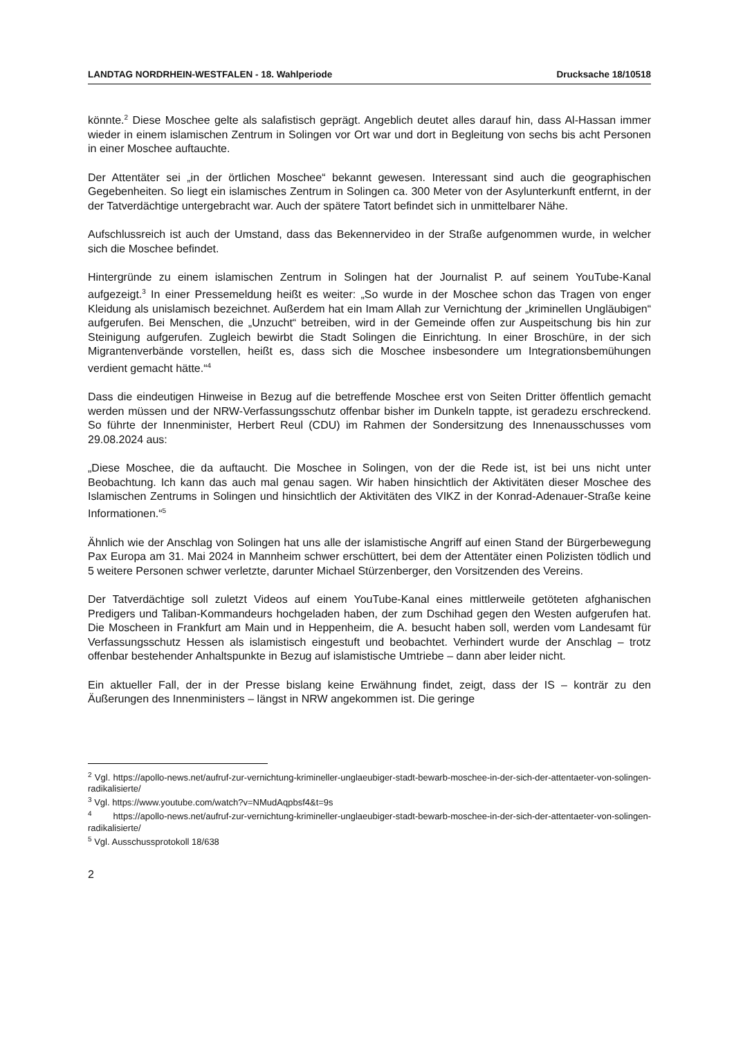LANDTAG NORDRHEIN-WESTFALEN - 18. Wahlperiode Drucksache 18/10518
könnte.<sup>2</sup> Diese Moschee gelte als salafistisch geprägt. Angeblich deutet alles darauf hin, dass Al-Hassan immer wieder in einem islamischen Zentrum in Solingen vor Ort war und dort in Begleitung von sechs bis acht Personen in einer Moschee auftauchte.
Der Attentäter sei „in der örtlichen Moschee“ bekannt gewesen. Interessant sind auch die geographischen Gegebenheiten. So liegt ein islamisches Zentrum in Solingen ca. 300 Meter von der Asylunterkunft entfernt, in der der Tatverdächtige untergebracht war. Auch der spätere Tatort befindet sich in unmittelbarer Nähe.
Aufschlussreich ist auch der Umstand, dass das Bekennervideo in der Straße aufgenommen wurde, in welcher sich die Moschee befindet.
Hintergründe zu einem islamischen Zentrum in Solingen hat der Journalist P. auf seinem YouTube-Kanal aufgezeigt.<sup>3</sup> In einer Pressemeldung heißt es weiter: „So wurde in der Moschee schon das Tragen von enger Kleidung als unislamisch bezeichnet. Außerdem hat ein Imam Allah zur Vernichtung der „kriminellen Ungläubigen“ aufgerufen. Bei Menschen, die „Unzucht“ betreiben, wird in der Gemeinde offen zur Auspeitschung bis hin zur Steinigung aufgerufen. Zugleich bewirbt die Stadt Solingen die Einrichtung. In einer Broschüre, in der sich Migrantenverbände vorstellen, heißt es, dass sich die Moschee insbesondere um Integrationsbemühungen verdient gemacht hätte.“<sup>4</sup>
Dass die eindeutigen Hinweise in Bezug auf die betreffende Moschee erst von Seiten Dritter öffentlich gemacht werden müssen und der NRW-Verfassungsschutz offenbar bisher im Dunkeln tappte, ist geradezu erschreckend. So führte der Innenminister, Herbert Reul (CDU) im Rahmen der Sondersitzung des Innenausschusses vom 29.08.2024 aus:
„Diese Moschee, die da auftaucht. Die Moschee in Solingen, von der die Rede ist, ist bei uns nicht unter Beobachtung. Ich kann das auch mal genau sagen. Wir haben hinsichtlich der Aktivitäten dieser Moschee des Islamischen Zentrums in Solingen und hinsichtlich der Aktivitäten des VIKZ in der Konrad-Adenauer-Straße keine Informationen.“<sup>5</sup>
Ähnlich wie der Anschlag von Solingen hat uns alle der islamistische Angriff auf einen Stand der Bürgerbewegung Pax Europa am 31. Mai 2024 in Mannheim schwer erschüttert, bei dem der Attentäter einen Polizisten tödlich und 5 weitere Personen schwer verletzte, darunter Michael Stürzenberger, den Vorsitzenden des Vereins.
Der Tatverdächtige soll zuletzt Videos auf einem YouTube-Kanal eines mittlerweile getöteten afghanischen Predigers und Taliban-Kommandeurs hochgeladen haben, der zum Dschihad gegen den Westen aufgerufen hat. Die Moscheen in Frankfurt am Main und in Heppenheim, die A. besucht haben soll, werden vom Landesamt für Verfassungsschutz Hessen als islamistisch eingestuft und beobachtet. Verhindert wurde der Anschlag – trotz offenbar bestehender Anhaltspunkte in Bezug auf islamistische Umtriebe – dann aber leider nicht.
Ein aktueller Fall, der in der Presse bislang keine Erwähnung findet, zeigt, dass der IS – konträr zu den Äußerungen des Innenministers – längst in NRW angekommen ist. Die geringe
<sup>2</sup> Vgl. https://apollo-news.net/aufruf-zur-vernichtung-krimineller-unglaeubiger-stadt-bewarb-moschee-in-der-sich-der-attentaeter-von-solingen-radikalisierte/
<sup>3</sup> Vgl. https://www.youtube.com/watch?v=NMudAqpbsf4&t=9s
<sup>4</sup> https://apollo-news.net/aufruf-zur-vernichtung-krimineller-unglaeubiger-stadt-bewarb-moschee-in-der-sich-der-attentaeter-von-solingen-radikalisierte/
<sup>5</sup> Vgl. Ausschussprotokoll 18/638
2